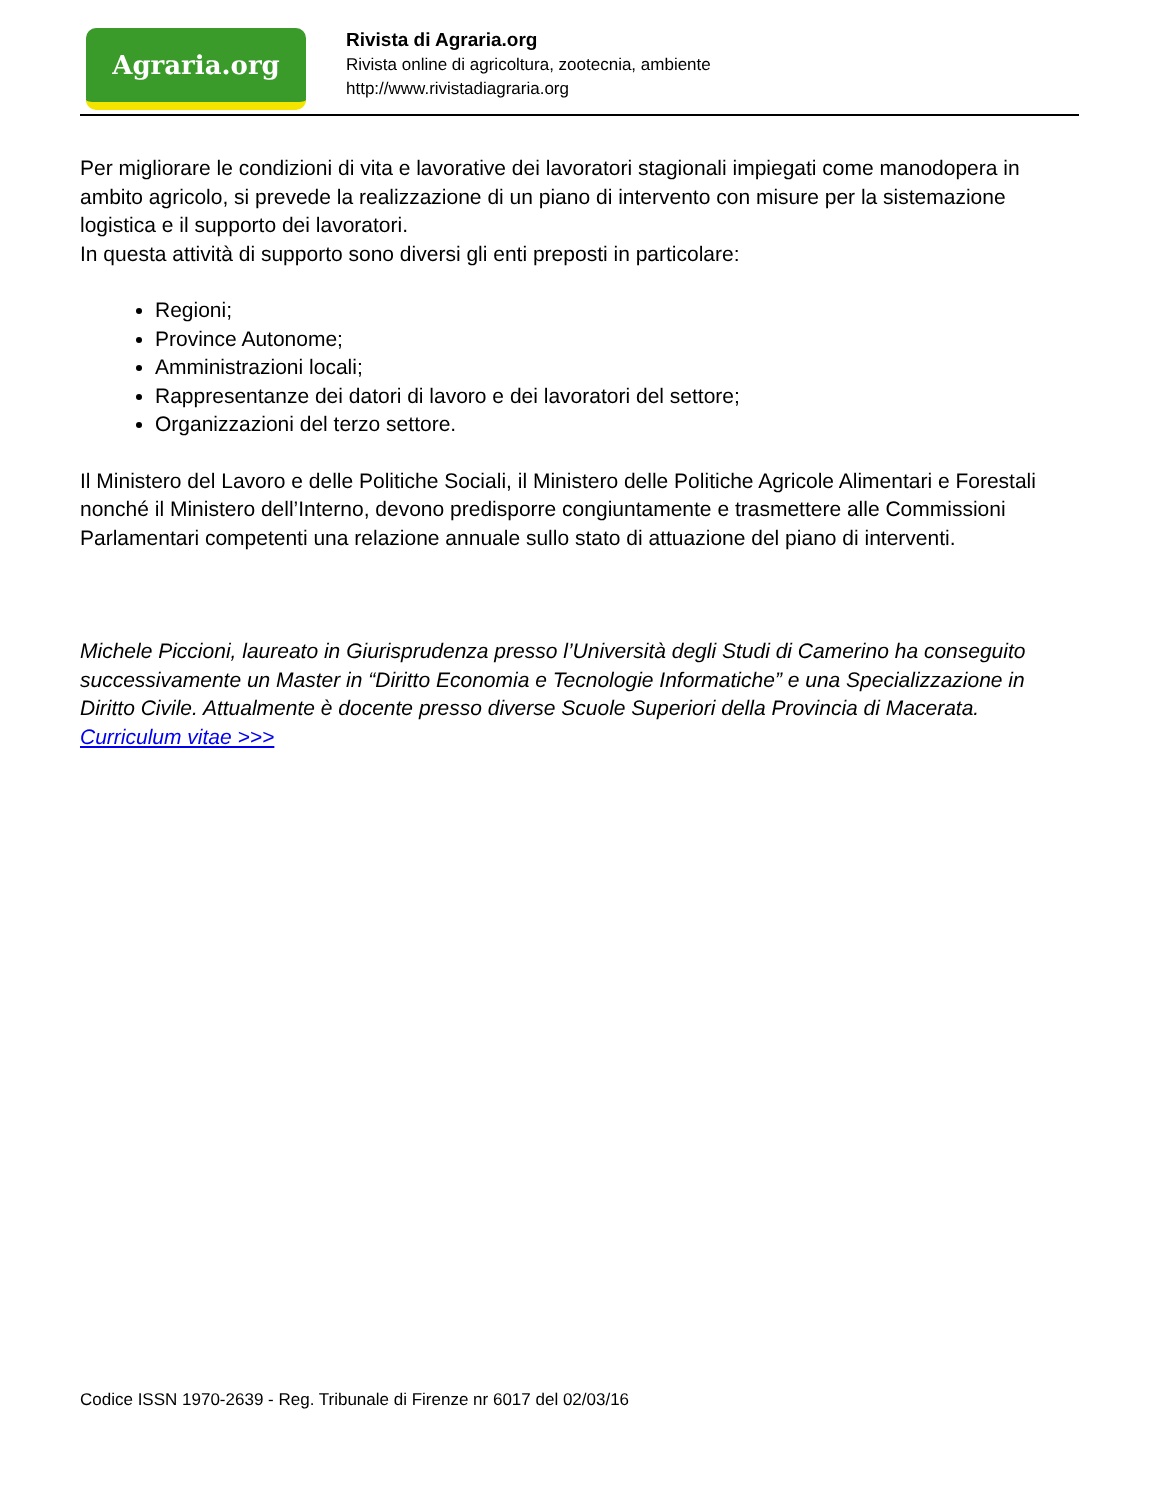Agraria.org
Rivista di Agraria.org
Rivista online di agricoltura, zootecnia, ambiente
http://www.rivistadiagraria.org
Per migliorare le condizioni di vita e lavorative dei lavoratori stagionali impiegati come manodopera in ambito agricolo, si prevede la realizzazione di un piano di intervento con misure per la sistemazione logistica e il supporto dei lavoratori.
In questa attività di supporto sono diversi gli enti preposti in particolare:
Regioni;
Province Autonome;
Amministrazioni locali;
Rappresentanze dei datori di lavoro e dei lavoratori del settore;
Organizzazioni del terzo settore.
Il Ministero del Lavoro e delle Politiche Sociali, il Ministero delle Politiche Agricole Alimentari e Forestali nonché il Ministero dell’Interno, devono predisporre congiuntamente e trasmettere alle Commissioni Parlamentari competenti una relazione annuale sullo stato di attuazione del piano di interventi.
Michele Piccioni, laureato in Giurisprudenza presso l’Università degli Studi di Camerino ha conseguito successivamente un Master in “Diritto Economia e Tecnologie Informatiche” e una Specializzazione in Diritto Civile. Attualmente è docente presso diverse Scuole Superiori della Provincia di Macerata. Curriculum vitae >>>
Codice ISSN 1970-2639 - Reg. Tribunale di Firenze nr 6017 del 02/03/16